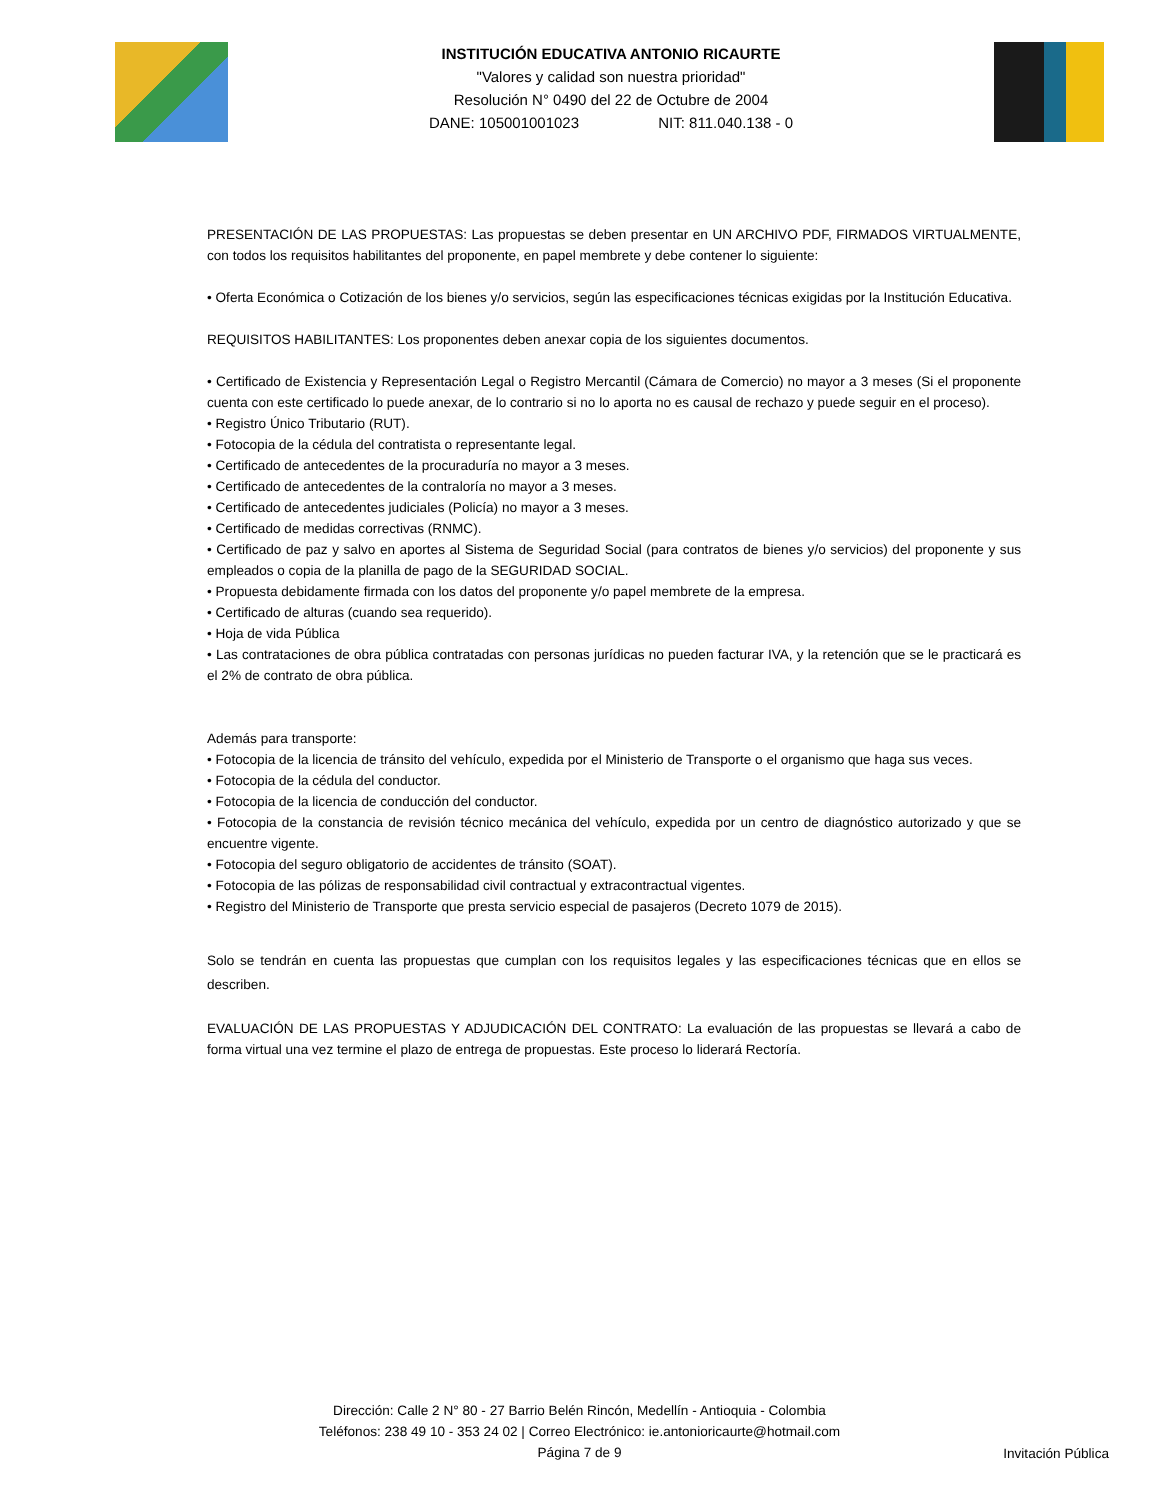INSTITUCIÓN EDUCATIVA ANTONIO RICAURTE
"Valores y calidad son nuestra prioridad"
Resolución N° 0490 del 22 de Octubre de 2004
DANE: 105001001023 NIT: 811.040.138 - 0
PRESENTACIÓN DE LAS PROPUESTAS: Las propuestas se deben presentar en UN ARCHIVO PDF, FIRMADOS VIRTUALMENTE, con todos los requisitos habilitantes del proponente, en papel membrete y debe contener lo siguiente:
• Oferta Económica o Cotización de los bienes y/o servicios, según las especificaciones técnicas exigidas por la Institución Educativa.
REQUISITOS HABILITANTES: Los proponentes deben anexar copia de los siguientes documentos.
• Certificado de Existencia y Representación Legal o Registro Mercantil (Cámara de Comercio) no mayor a 3 meses (Si el proponente cuenta con este certificado lo puede anexar, de lo contrario si no lo aporta no es causal de rechazo y puede seguir en el proceso).
• Registro Único Tributario (RUT).
• Fotocopia de la cédula del contratista o representante legal.
• Certificado de antecedentes de la procuraduría no mayor a 3 meses.
• Certificado de antecedentes de la contraloría no mayor a 3 meses.
• Certificado de antecedentes judiciales (Policía) no mayor a 3 meses.
• Certificado de medidas correctivas (RNMC).
• Certificado de paz y salvo en aportes al Sistema de Seguridad Social (para contratos de bienes y/o servicios) del proponente y sus empleados o copia de la planilla de pago de la SEGURIDAD SOCIAL.
• Propuesta debidamente firmada con los datos del proponente y/o papel membrete de la empresa.
• Certificado de alturas (cuando sea requerido).
• Hoja de vida Pública
• Las contrataciones de obra pública contratadas con personas jurídicas no pueden facturar IVA, y la retención que se le practicará es el 2% de contrato de obra pública.
Además para transporte:
• Fotocopia de la licencia de tránsito del vehículo, expedida por el Ministerio de Transporte o el organismo que haga sus veces.
• Fotocopia de la cédula del conductor.
• Fotocopia de la licencia de conducción del conductor.
• Fotocopia de la constancia de revisión técnico mecánica del vehículo, expedida por un centro de diagnóstico autorizado y que se encuentre vigente.
• Fotocopia del seguro obligatorio de accidentes de tránsito (SOAT).
• Fotocopia de las pólizas de responsabilidad civil contractual y extracontractual vigentes.
• Registro del Ministerio de Transporte que presta servicio especial de pasajeros (Decreto 1079 de 2015).
Solo se tendrán en cuenta las propuestas que cumplan con los requisitos legales y las especificaciones técnicas que en ellos se describen.
EVALUACIÓN DE LAS PROPUESTAS Y ADJUDICACIÓN DEL CONTRATO: La evaluación de las propuestas se llevará a cabo de forma virtual una vez termine el plazo de entrega de propuestas. Este proceso lo liderará Rectoría.
Dirección: Calle 2 N° 80 - 27 Barrio Belén Rincón, Medellín - Antioquia - Colombia
Teléfonos: 238 49 10 - 353 24 02 | Correo Electrónico: ie.antonioricaurte@hotmail.com
Página 7 de 9
Invitación Pública